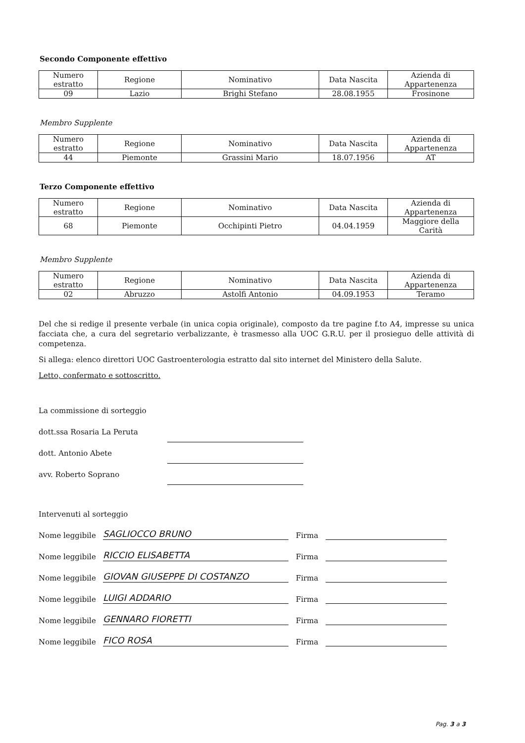Secondo Componente effettivo
| Numero estratto | Regione | Nominativo | Data Nascita | Azienda di Appartenenza |
| 09 | Lazio | Brighi Stefano | 28.08.1955 | Frosinone |
Membro Supplente
| Numero estratto | Regione | Nominativo | Data Nascita | Azienda di Appartenenza |
| 44 | Piemonte | Grassini Mario | 18.07.1956 | AT |
Terzo Componente effettivo
| Numero estratto | Regione | Nominativo | Data Nascita | Azienda di Appartenenza |
| 68 | Piemonte | Occhipinti Pietro | 04.04.1959 | Maggiore della Carità |
Membro Supplente
| Numero estratto | Regione | Nominativo | Data Nascita | Azienda di Appartenenza |
| 02 | Abruzzo | Astolfi Antonio | 04.09.1953 | Teramo |
Del che si redige il presente verbale (in unica copia originale), composto da tre pagine f.to A4, impresse su unica facciata che, a cura del segretario verbalizzante, è trasmesso alla UOC G.R.U. per il prosieguo delle attività di competenza.
Si allega: elenco direttori UOC Gastroenterologia estratto dal sito internet del Ministero della Salute.
Letto, confermato e sottoscritto.
La commissione di sorteggio
dott.ssa Rosaria La Peruta
dott. Antonio Abete
avv. Roberto Soprano
Intervenuti al sorteggio
Nome leggibile SAGLIOCCO BRUNO Firma
Nome leggibile RICCIO ELISABETTA Firma
Nome leggibile GIOVAN GIUSEPPE DI COSTANZO Firma
Nome leggibile LUIGI ADDARIO Firma
Nome leggibile GENNARO FIORETTI Firma
Nome leggibile FICO ROSA Firma
Pag. 3 a 3